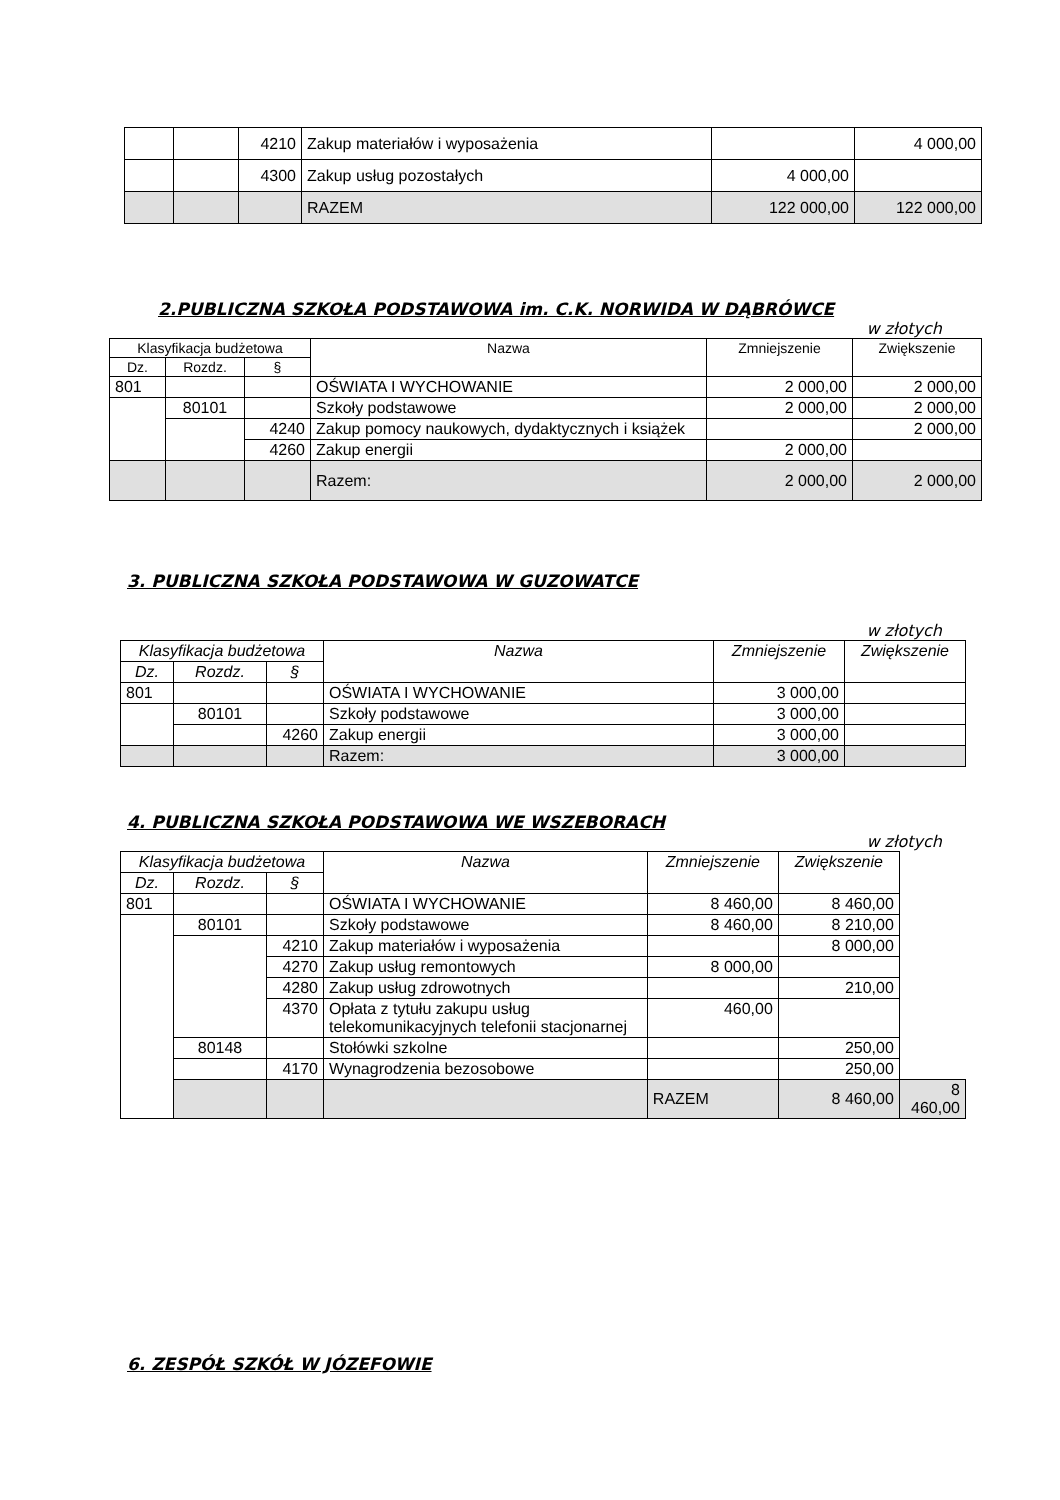| | | 4210 | Zakup materiałów i wyposażenia | | 4 000,00 |
| | | 4300 | Zakup usług pozostałych | 4 000,00 | |
| | | | RAZEM | 122 000,00 | 122 000,00 |
2.PUBLICZNA SZKOŁA PODSTAWOWA im. C.K. NORWIDA W DĄBRÓWCE
w złotych
| Klasyfikacja budżetowa | | | Nazwa | Zmniejszenie | Zwiększenie |
| --- | --- | --- | --- | --- | --- |
| Dz. | Rozdz. | § | | | |
| 801 | | | OŚWIATA I WYCHOWANIE | 2 000,00 | 2 000,00 |
| | 80101 | | Szkoły podstawowe | 2 000,00 | 2 000,00 |
| | | 4240 | Zakup pomocy naukowych, dydaktycznych i książek | | 2 000,00 |
| | | 4260 | Zakup energii | 2 000,00 | |
| | | | Razem: | 2 000,00 | 2 000,00 |
3. PUBLICZNA SZKOŁA PODSTAWOWA W GUZOWATCE
w złotych
| Klasyfikacja budżetowa | | | Nazwa | Zmniejszenie | Zwiększenie |
| --- | --- | --- | --- | --- | --- |
| Dz. | Rozdz. | § | | | |
| 801 | | | OŚWIATA I WYCHOWANIE | 3 000,00 | |
| | 80101 | | Szkoły podstawowe | 3 000,00 | |
| | | 4260 | Zakup energii | 3 000,00 | |
| | | | Razem: | 3 000,00 | |
4. PUBLICZNA SZKOŁA PODSTAWOWA WE WSZEBORACH
w złotych
| Klasyfikacja budżetowa | | | Nazwa | Zmniejszenie | Zwiększenie | |
| --- | --- | --- | --- | --- | --- | --- |
| Dz. | Rozdz. | § | | | | |
| 801 | | | OŚWIATA I WYCHOWANIE | 8 460,00 | 8 460,00 | |
| | 80101 | | Szkoły podstawowe | 8 460,00 | 8 210,00 | |
| | | 4210 | Zakup materiałów i wyposażenia | | 8 000,00 | |
| | | 4270 | Zakup usług remontowych | 8 000,00 | | |
| | | 4280 | Zakup usług zdrowotnych | | 210,00 | |
| | | 4370 | Opłata z tytułu zakupu usług telekomunikacyjnych telefonii stacjonarnej | 460,00 | | |
| | 80148 | | Stołówki szkolne | | 250,00 | |
| | | 4170 | Wynagrodzenia bezosobowe | | 250,00 | |
| | | | | RAZEM | 8 460,00 | 8 460,00 |
6. ZESPÓŁ SZKÓŁ W JÓZEFOWIE